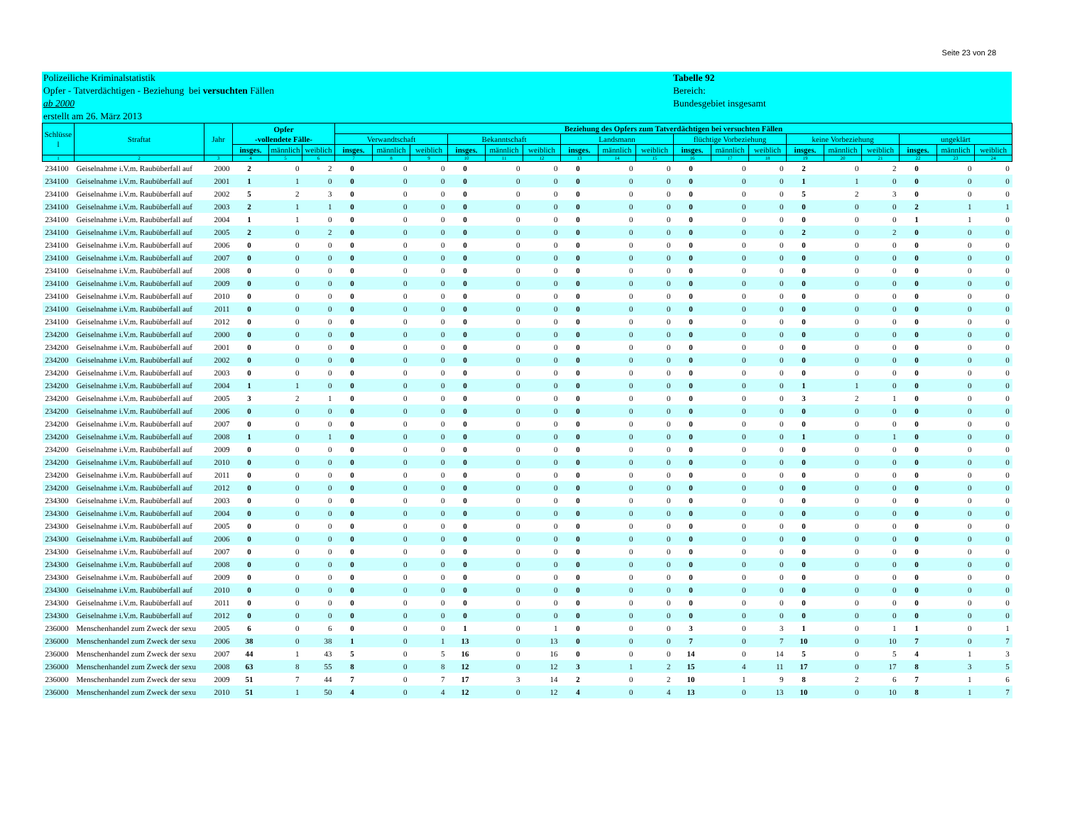Seite 23 von 28
Polizeiliche Kriminalstatistik
Opfer - Tatverdächtigen - Beziehung bei versuchten Fällen
ab 2000
erstellt am 26. März 2013
Tabelle 92
Bereich:
Bundesgebiet insgesamt
| Schlüsse l | Straftat | Jahr | Opfer -vollendete Fälle- | | | Beziehung des Opfers zum Tatverdächtigen bei versuchten Fällen | | | | | | | | | | | | | | | | | |
| --- | --- | --- | --- | --- | --- | --- | --- | --- | --- | --- | --- | --- | --- | --- | --- | --- | --- | --- | --- | --- | --- | --- | --- |
| | | | | | | Verwandtschaft | | | Bekanntschaft | | | Landsmann | | | flüchtige Vorbeziehung | | | keine Vorbeziehung | | | ungeklärt | | |
| | | | insges. | männlich | weiblich | insges. | männlich | weiblich | insges. | männlich | weiblich | insges. | männlich | weiblich | insges. | männlich | weiblich | insges. | männlich | weiblich | insges. | männlich | weiblich |
| 1 | 2 | 3 | 4 | 5 | 6 | 7 | 8 | 9 | 10 | 11 | 12 | 13 | 14 | 15 | 16 | 17 | 18 | 19 | 20 | 21 | 22 | 23 | 24 |
| 234100 | Geiselnahme i.V.m. Raubüberfall auf | 2000 | 2 | 0 | 2 | 0 | 0 | 0 | 0 | 0 | 0 | 0 | 0 | 0 | 0 | 0 | 0 | 2 | 0 | 2 | 0 | 0 | 0 |
| 234100 | Geiselnahme i.V.m. Raubüberfall auf | 2001 | 1 | 1 | 0 | 0 | 0 | 0 | 0 | 0 | 0 | 0 | 0 | 0 | 0 | 0 | 0 | 1 | 1 | 0 | 0 | 0 | 0 |
| 234100 | Geiselnahme i.V.m. Raubüberfall auf | 2002 | 5 | 2 | 3 | 0 | 0 | 0 | 0 | 0 | 0 | 0 | 0 | 0 | 0 | 0 | 0 | 5 | 2 | 3 | 0 | 0 | 0 |
| 234100 | Geiselnahme i.V.m. Raubüberfall auf | 2003 | 2 | 1 | 1 | 0 | 0 | 0 | 0 | 0 | 0 | 0 | 0 | 0 | 0 | 0 | 0 | 0 | 0 | 0 | 2 | 1 | 1 |
| 234100 | Geiselnahme i.V.m. Raubüberfall auf | 2004 | 1 | 1 | 0 | 0 | 0 | 0 | 0 | 0 | 0 | 0 | 0 | 0 | 0 | 0 | 0 | 0 | 0 | 0 | 1 | 1 | 0 |
| 234100 | Geiselnahme i.V.m. Raubüberfall auf | 2005 | 2 | 0 | 2 | 0 | 0 | 0 | 0 | 0 | 0 | 0 | 0 | 0 | 0 | 0 | 0 | 2 | 0 | 2 | 0 | 0 | 0 |
| 234100 | Geiselnahme i.V.m. Raubüberfall auf | 2006 | 0 | 0 | 0 | 0 | 0 | 0 | 0 | 0 | 0 | 0 | 0 | 0 | 0 | 0 | 0 | 0 | 0 | 0 | 0 | 0 | 0 |
| 234100 | Geiselnahme i.V.m. Raubüberfall auf | 2007 | 0 | 0 | 0 | 0 | 0 | 0 | 0 | 0 | 0 | 0 | 0 | 0 | 0 | 0 | 0 | 0 | 0 | 0 | 0 | 0 | 0 |
| 234100 | Geiselnahme i.V.m. Raubüberfall auf | 2008 | 0 | 0 | 0 | 0 | 0 | 0 | 0 | 0 | 0 | 0 | 0 | 0 | 0 | 0 | 0 | 0 | 0 | 0 | 0 | 0 | 0 |
| 234100 | Geiselnahme i.V.m. Raubüberfall auf | 2009 | 0 | 0 | 0 | 0 | 0 | 0 | 0 | 0 | 0 | 0 | 0 | 0 | 0 | 0 | 0 | 0 | 0 | 0 | 0 | 0 | 0 |
| 234100 | Geiselnahme i.V.m. Raubüberfall auf | 2010 | 0 | 0 | 0 | 0 | 0 | 0 | 0 | 0 | 0 | 0 | 0 | 0 | 0 | 0 | 0 | 0 | 0 | 0 | 0 | 0 | 0 |
| 234100 | Geiselnahme i.V.m. Raubüberfall auf | 2011 | 0 | 0 | 0 | 0 | 0 | 0 | 0 | 0 | 0 | 0 | 0 | 0 | 0 | 0 | 0 | 0 | 0 | 0 | 0 | 0 | 0 |
| 234100 | Geiselnahme i.V.m. Raubüberfall auf | 2012 | 0 | 0 | 0 | 0 | 0 | 0 | 0 | 0 | 0 | 0 | 0 | 0 | 0 | 0 | 0 | 0 | 0 | 0 | 0 | 0 | 0 |
| 234200 | Geiselnahme i.V.m. Raubüberfall auf | 2000 | 0 | 0 | 0 | 0 | 0 | 0 | 0 | 0 | 0 | 0 | 0 | 0 | 0 | 0 | 0 | 0 | 0 | 0 | 0 | 0 | 0 |
| 234200 | Geiselnahme i.V.m. Raubüberfall auf | 2001 | 0 | 0 | 0 | 0 | 0 | 0 | 0 | 0 | 0 | 0 | 0 | 0 | 0 | 0 | 0 | 0 | 0 | 0 | 0 | 0 | 0 |
| 234200 | Geiselnahme i.V.m. Raubüberfall auf | 2002 | 0 | 0 | 0 | 0 | 0 | 0 | 0 | 0 | 0 | 0 | 0 | 0 | 0 | 0 | 0 | 0 | 0 | 0 | 0 | 0 | 0 |
| 234200 | Geiselnahme i.V.m. Raubüberfall auf | 2003 | 0 | 0 | 0 | 0 | 0 | 0 | 0 | 0 | 0 | 0 | 0 | 0 | 0 | 0 | 0 | 0 | 0 | 0 | 0 | 0 | 0 |
| 234200 | Geiselnahme i.V.m. Raubüberfall auf | 2004 | 1 | 1 | 0 | 0 | 0 | 0 | 0 | 0 | 0 | 0 | 0 | 0 | 0 | 0 | 0 | 1 | 1 | 0 | 0 | 0 | 0 |
| 234200 | Geiselnahme i.V.m. Raubüberfall auf | 2005 | 3 | 2 | 1 | 0 | 0 | 0 | 0 | 0 | 0 | 0 | 0 | 0 | 0 | 0 | 0 | 3 | 2 | 1 | 0 | 0 | 0 |
| 234200 | Geiselnahme i.V.m. Raubüberfall auf | 2006 | 0 | 0 | 0 | 0 | 0 | 0 | 0 | 0 | 0 | 0 | 0 | 0 | 0 | 0 | 0 | 0 | 0 | 0 | 0 | 0 | 0 |
| 234200 | Geiselnahme i.V.m. Raubüberfall auf | 2007 | 0 | 0 | 0 | 0 | 0 | 0 | 0 | 0 | 0 | 0 | 0 | 0 | 0 | 0 | 0 | 0 | 0 | 0 | 0 | 0 | 0 |
| 234200 | Geiselnahme i.V.m. Raubüberfall auf | 2008 | 1 | 0 | 1 | 0 | 0 | 0 | 0 | 0 | 0 | 0 | 0 | 0 | 0 | 0 | 0 | 1 | 0 | 1 | 0 | 0 | 0 |
| 234200 | Geiselnahme i.V.m. Raubüberfall auf | 2009 | 0 | 0 | 0 | 0 | 0 | 0 | 0 | 0 | 0 | 0 | 0 | 0 | 0 | 0 | 0 | 0 | 0 | 0 | 0 | 0 | 0 |
| 234200 | Geiselnahme i.V.m. Raubüberfall auf | 2010 | 0 | 0 | 0 | 0 | 0 | 0 | 0 | 0 | 0 | 0 | 0 | 0 | 0 | 0 | 0 | 0 | 0 | 0 | 0 | 0 | 0 |
| 234200 | Geiselnahme i.V.m. Raubüberfall auf | 2011 | 0 | 0 | 0 | 0 | 0 | 0 | 0 | 0 | 0 | 0 | 0 | 0 | 0 | 0 | 0 | 0 | 0 | 0 | 0 | 0 | 0 |
| 234200 | Geiselnahme i.V.m. Raubüberfall auf | 2012 | 0 | 0 | 0 | 0 | 0 | 0 | 0 | 0 | 0 | 0 | 0 | 0 | 0 | 0 | 0 | 0 | 0 | 0 | 0 | 0 | 0 |
| 234300 | Geiselnahme i.V.m. Raubüberfall auf | 2003 | 0 | 0 | 0 | 0 | 0 | 0 | 0 | 0 | 0 | 0 | 0 | 0 | 0 | 0 | 0 | 0 | 0 | 0 | 0 | 0 | 0 |
| 234300 | Geiselnahme i.V.m. Raubüberfall auf | 2004 | 0 | 0 | 0 | 0 | 0 | 0 | 0 | 0 | 0 | 0 | 0 | 0 | 0 | 0 | 0 | 0 | 0 | 0 | 0 | 0 | 0 |
| 234300 | Geiselnahme i.V.m. Raubüberfall auf | 2005 | 0 | 0 | 0 | 0 | 0 | 0 | 0 | 0 | 0 | 0 | 0 | 0 | 0 | 0 | 0 | 0 | 0 | 0 | 0 | 0 | 0 |
| 234300 | Geiselnahme i.V.m. Raubüberfall auf | 2006 | 0 | 0 | 0 | 0 | 0 | 0 | 0 | 0 | 0 | 0 | 0 | 0 | 0 | 0 | 0 | 0 | 0 | 0 | 0 | 0 | 0 |
| 234300 | Geiselnahme i.V.m. Raubüberfall auf | 2007 | 0 | 0 | 0 | 0 | 0 | 0 | 0 | 0 | 0 | 0 | 0 | 0 | 0 | 0 | 0 | 0 | 0 | 0 | 0 | 0 | 0 |
| 234300 | Geiselnahme i.V.m. Raubüberfall auf | 2008 | 0 | 0 | 0 | 0 | 0 | 0 | 0 | 0 | 0 | 0 | 0 | 0 | 0 | 0 | 0 | 0 | 0 | 0 | 0 | 0 | 0 |
| 234300 | Geiselnahme i.V.m. Raubüberfall auf | 2009 | 0 | 0 | 0 | 0 | 0 | 0 | 0 | 0 | 0 | 0 | 0 | 0 | 0 | 0 | 0 | 0 | 0 | 0 | 0 | 0 | 0 |
| 234300 | Geiselnahme i.V.m. Raubüberfall auf | 2010 | 0 | 0 | 0 | 0 | 0 | 0 | 0 | 0 | 0 | 0 | 0 | 0 | 0 | 0 | 0 | 0 | 0 | 0 | 0 | 0 | 0 |
| 234300 | Geiselnahme i.V.m. Raubüberfall auf | 2011 | 0 | 0 | 0 | 0 | 0 | 0 | 0 | 0 | 0 | 0 | 0 | 0 | 0 | 0 | 0 | 0 | 0 | 0 | 0 | 0 | 0 |
| 234300 | Geiselnahme i.V.m. Raubüberfall auf | 2012 | 0 | 0 | 0 | 0 | 0 | 0 | 0 | 0 | 0 | 0 | 0 | 0 | 0 | 0 | 0 | 0 | 0 | 0 | 0 | 0 | 0 |
| 236000 | Menschenhandel zum Zweck der sexu | 2005 | 6 | 0 | 6 | 0 | 0 | 0 | 1 | 0 | 1 | 0 | 0 | 0 | 3 | 0 | 3 | 1 | 0 | 1 | 1 | 0 | 1 |
| 236000 | Menschenhandel zum Zweck der sexu | 2006 | 38 | 0 | 38 | 1 | 0 | 1 | 13 | 0 | 13 | 0 | 0 | 0 | 7 | 0 | 7 | 10 | 0 | 10 | 7 | 0 | 7 |
| 236000 | Menschenhandel zum Zweck der sexu | 2007 | 44 | 1 | 43 | 5 | 0 | 5 | 16 | 0 | 16 | 0 | 0 | 0 | 14 | 0 | 14 | 5 | 0 | 5 | 4 | 1 | 3 |
| 236000 | Menschenhandel zum Zweck der sexu | 2008 | 63 | 8 | 55 | 8 | 0 | 8 | 12 | 0 | 12 | 3 | 1 | 2 | 15 | 4 | 11 | 17 | 0 | 17 | 8 | 3 | 5 |
| 236000 | Menschenhandel zum Zweck der sexu | 2009 | 51 | 7 | 44 | 7 | 0 | 7 | 17 | 3 | 14 | 2 | 0 | 2 | 10 | 1 | 9 | 8 | 2 | 6 | 7 | 1 | 6 |
| 236000 | Menschenhandel zum Zweck der sexu | 2010 | 51 | 1 | 50 | 4 | 0 | 4 | 12 | 0 | 12 | 4 | 0 | 4 | 13 | 0 | 13 | 10 | 0 | 10 | 8 | 1 | 7 |